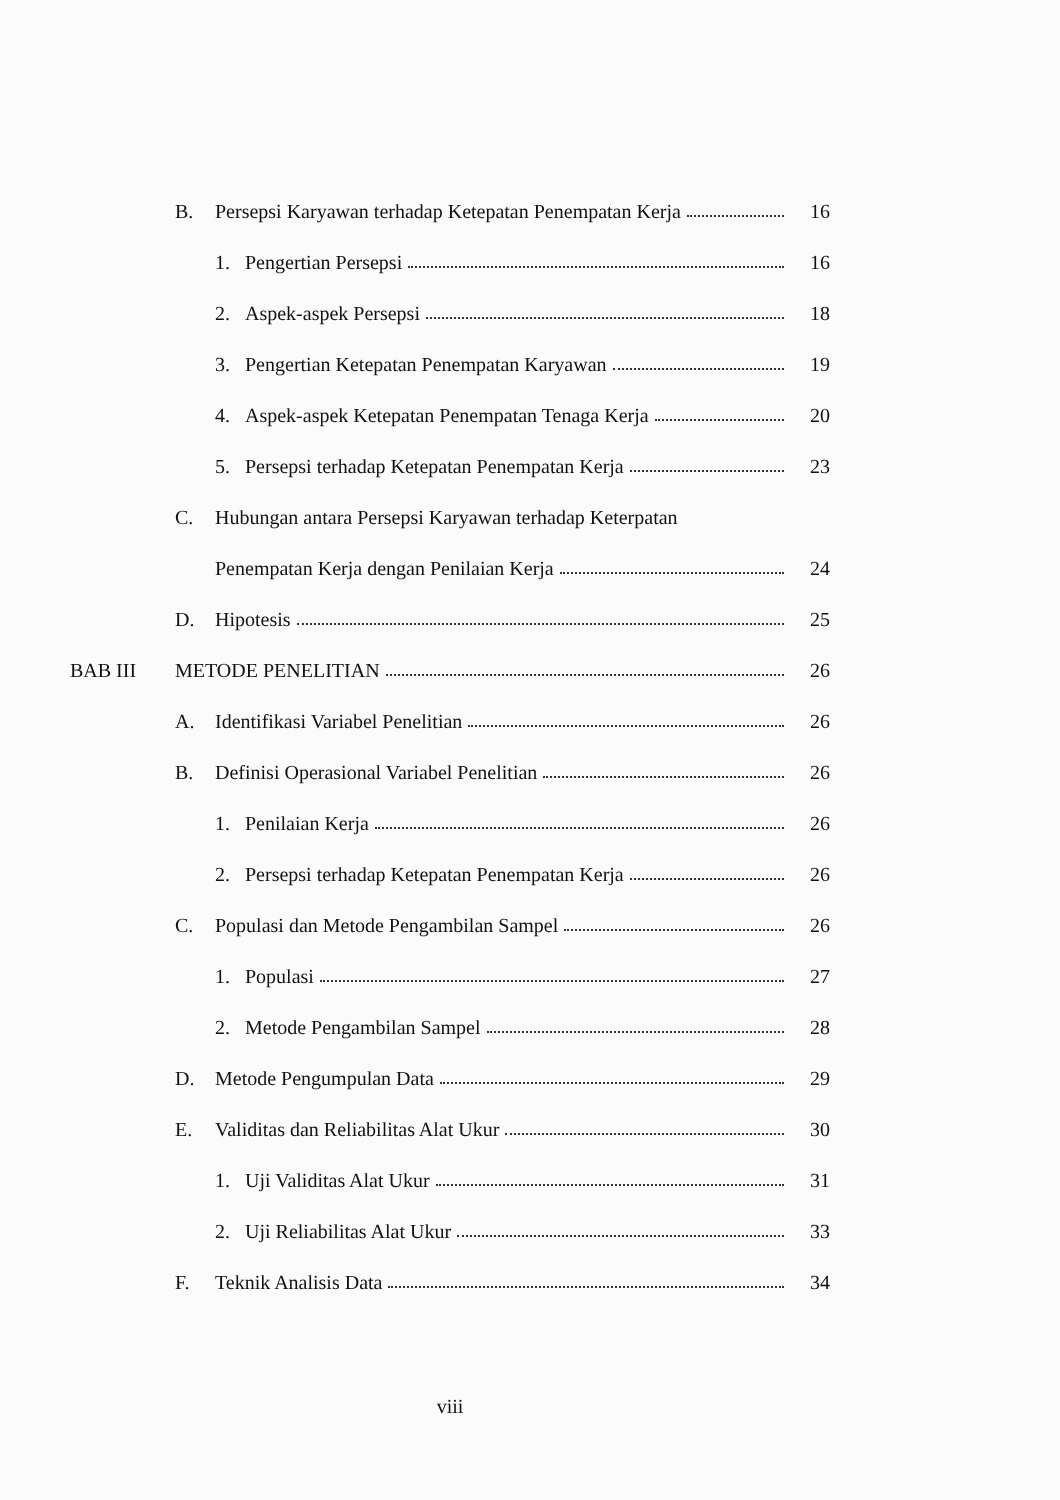B. Persepsi Karyawan terhadap Ketepatan Penempatan Kerja
16
1. Pengertian Persepsi 16
2. Aspek-aspek Persepsi 18
3. Pengertian Ketepatan Penempatan Karyawan
19
4. Aspek-aspek Ketepatan Penempatan Tenaga Kerja
20
5. Persepsi terhadap Ketepatan Penempatan Kerja
23
C. Hubungan antara Persepsi Karyawan terhadap Keterpatan
Penempatan Kerja dengan Penilaian Kerja
24
D. Hipotesis 25
BAB III METODE PENELITIAN 26
A. Identifikasi Variabel Penelitian
26
B. Definisi Operasional Variabel Penelitian
26
1. Penilaian Kerja 26
2. Persepsi terhadap Ketepatan Penempatan Kerja
26
C. Populasi dan Metode Pengambilan Sampel
26
1. Populasi 27
2. Metode Pengambilan Sampel 28
D. Metode Pengumpulan Data 29
E. Validitas dan Reliabilitas Alat Ukur
30
1. Uji Validitas Alat Ukur 31
2. Uji Reliabilitas Alat Ukur 33
F. Teknik Analisis Data 34
viii